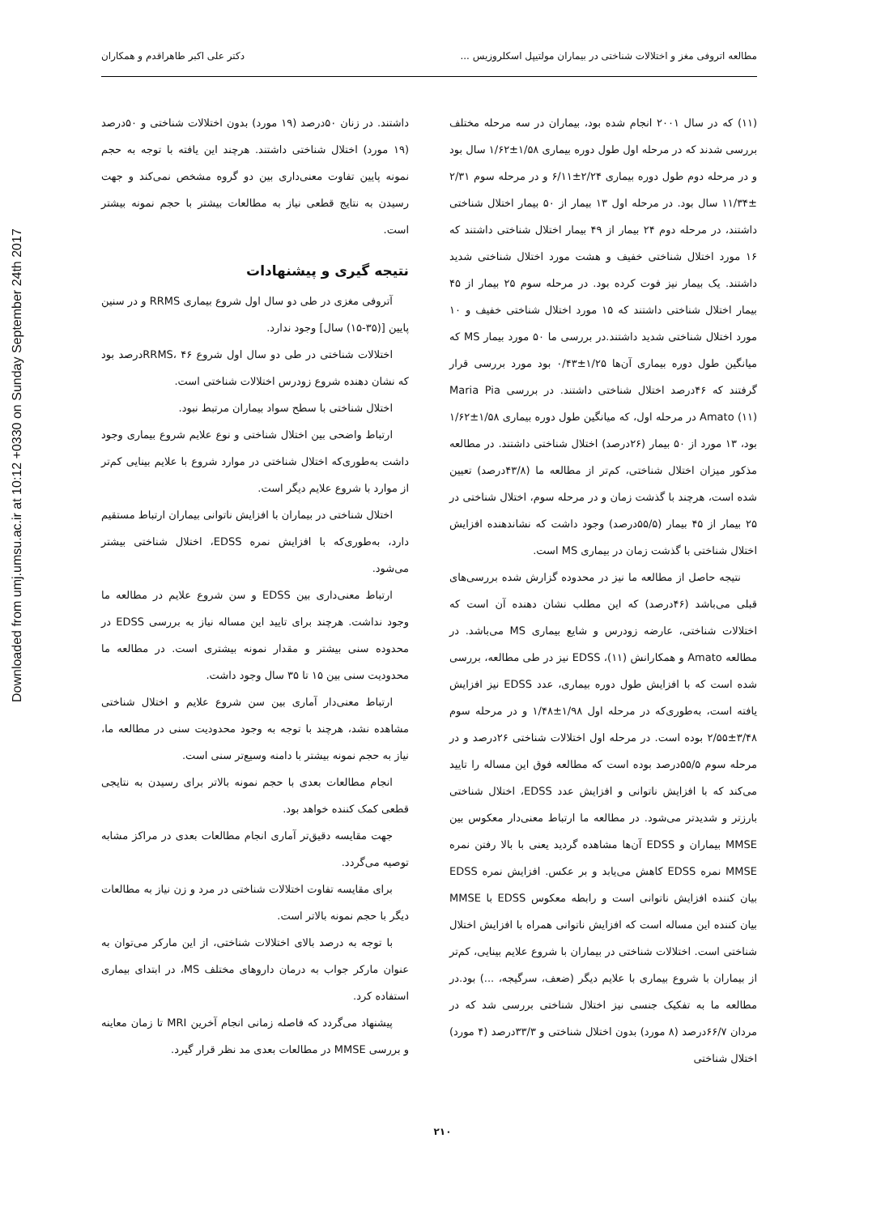Downloaded from umj.umsu.ac.ir at 10:12 +0330 on Sunday September 24th 2017
مطالعه اتروفی مغز و اختلالات شناختی در بیماران مولتیپل اسکلروزیس ... دکتر علی اکبر طاهراقدم و همکاران
(۱۱) که در سال ۲۰۰۱ انجام شده بود، بیماران در سه مرحله مختلف بررسی شدند که در مرحله اول طول دوره بیماری ۱/۵۸±۱/۶۲ سال بود و در مرحله دوم طول دوره بیماری ۲/۲۴±۶/۱۱ و در مرحله سوم ۲/۳۱ ±۱۱/۳۴ سال بود. در مرحله اول ۱۳ بیمار از ۵۰ بیمار اختلال شناختی داشتند، در مرحله دوم ۲۴ بیمار از ۴۹ بیمار اختلال شناختی داشتند که ۱۶ مورد اختلال شناختی خفیف و هشت مورد اختلال شناختی شدید داشتند. یک بیمار نیز فوت کرده بود. در مرحله سوم ۲۵ بیمار از ۴۵ بیمار اختلال شناختی داشتند که ۱۵ مورد اختلال شناختی خفیف و ۱۰ مورد اختلال شناختی شدید داشتند.در بررسی ما ۵۰ مورد بیمار MS که میانگین طول دوره بیماری آن‌ها ۱/۲۵±۰/۴۳ بود مورد بررسی قرار گرفتند که ۴۶درصد اختلال شناختی داشتند. در بررسی Maria Pia Amato (۱۱) در مرحله اول، که میانگین طول دوره بیماری ۱/۵۸±۱/۶۲ بود، ۱۳ مورد از ۵۰ بیمار (۲۶درصد) اختلال شناختی داشتند. در مطالعه مذکور میزان اختلال شناختی، کم‌تر از مطالعه ما (۴۳/۸درصد) تعیین شده است، هرچند با گذشت زمان و در مرحله سوم، اختلال شناختی در ۲۵ بیمار از ۴۵ بیمار (۵۵/۵درصد) وجود داشت که نشاندهنده افزایش اختلال شناختی با گذشت زمان در بیماری MS است.
نتیجه حاصل از مطالعه ما نیز در محدوده گزارش شده بررسی‌های قبلی می‌باشد (۴۶درصد) که این مطلب نشان دهنده آن است که اختلالات شناختی، عارضه زودرس و شایع بیماری MS می‌باشد. در مطالعه Amato و همکارانش (۱۱)، EDSS نیز در طی مطالعه، بررسی شده است که با افزایش طول دوره بیماری، عدد EDSS نیز افزایش یافته است، به‌طوری‌که در مرحله اول ۱/۹۸±۱/۴۸ و در مرحله سوم ۳/۴۸±۲/۵۵ بوده است. در مرحله اول اختلالات شناختی ۲۶درصد و در مرحله سوم ۵۵/۵درصد بوده است که مطالعه فوق این مساله را تایید می‌کند که با افزایش ناتوانی و افزایش عدد EDSS، اختلال شناختی بارزتر و شدیدتر می‌شود. در مطالعه ما ارتباط معنی‌دار معکوس بین MMSE بیماران و EDSS آن‌ها مشاهده گردید یعنی با بالا رفتن نمره MMSE نمره EDSS کاهش می‌یابد و بر عکس. افزایش نمره EDSS بیان کننده افزایش ناتوانی است و رابطه معکوس EDSS با MMSE بیان کننده این مساله است که افزایش ناتوانی همراه با افزایش اختلال شناختی است. اختلالات شناختی در بیماران با شروع علایم بینایی، کم‌تر از بیماران با شروع بیماری با علایم دیگر (ضعف، سرگیجه، ...) بود.در مطالعه ما به تفکیک جنسی نیز اختلال شناختی بررسی شد که در مردان ۶۶/۷درصد (۸ مورد) بدون اختلال شناختی و ۳۳/۳درصد (۴ مورد) اختلال شناختی
داشتند. در زنان ۵۰درصد (۱۹ مورد) بدون اختلالات شناختی و ۵۰درصد (۱۹ مورد) اختلال شناختی داشتند. هرچند این یافته با توجه به حجم نمونه پایین تفاوت معنی‌داری بین دو گروه مشخص نمی‌کند و جهت رسیدن به نتایج قطعی نیاز به مطالعات بیشتر با حجم نمونه بیشتر است.
نتیجه گیری و پیشنهادات
آتروفی مغزی در طی دو سال اول شروع بیماری RRMS و در سنین پایین [(۳۵-۱۵) سال] وجود ندارد.
اختلالات شناختی در طی دو سال اول شروع RRMS، ۴۶درصد بود که نشان دهنده شروع زودرس اختلالات شناختی است.
اختلال شناختی با سطح سواد بیماران مرتبط نبود.
ارتباط واضحی بین اختلال شناختی و نوع علایم شروع بیماری وجود داشت به‌طوری‌که اختلال شناختی در موارد شروع با علایم بینایی کم‌تر از موارد با شروع علایم دیگر است.
اختلال شناختی در بیماران با افزایش ناتوانی بیماران ارتباط مستقیم دارد، به‌طوری‌که با افزایش نمره EDSS، اختلال شناختی بیشتر می‌شود.
ارتباط معنی‌داری بین EDSS و سن شروع علایم در مطالعه ما وجود نداشت. هرچند برای تایید این مساله نیاز به بررسی EDSS در محدوده سنی بیشتر و مقدار نمونه بیشتری است. در مطالعه ما محدودیت سنی بین ۱۵ تا ۳۵ سال وجود داشت.
ارتباط معنی‌دار آماری بین سن شروع علایم و اختلال شناختی مشاهده نشد، هرچند با توجه به وجود محدودیت سنی در مطالعه ما، نیاز به حجم نمونه بیشتر با دامنه وسیع‌تر سنی است.
انجام مطالعات بعدی با حجم نمونه بالاتر برای رسیدن به نتایجی قطعی کمک کننده خواهد بود.
جهت مقایسه دقیق‌تر آماری انجام مطالعات بعدی در مراکز مشابه توصیه می‌گردد.
برای مقایسه تفاوت اختلالات شناختی در مرد و زن نیاز به مطالعات دیگر با حجم نمونه بالاتر است.
با توجه به درصد بالای اختلالات شناختی، از این مارکر می‌توان به عنوان مارکر جواب به درمان داروهای مختلف MS، در ابتدای بیماری استفاده کرد.
پیشنهاد می‌گردد که فاصله زمانی انجام آخرین MRI تا زمان معاینه و بررسی MMSE در مطالعات بعدی مد نظر قرار گیرد.
۲۱۰